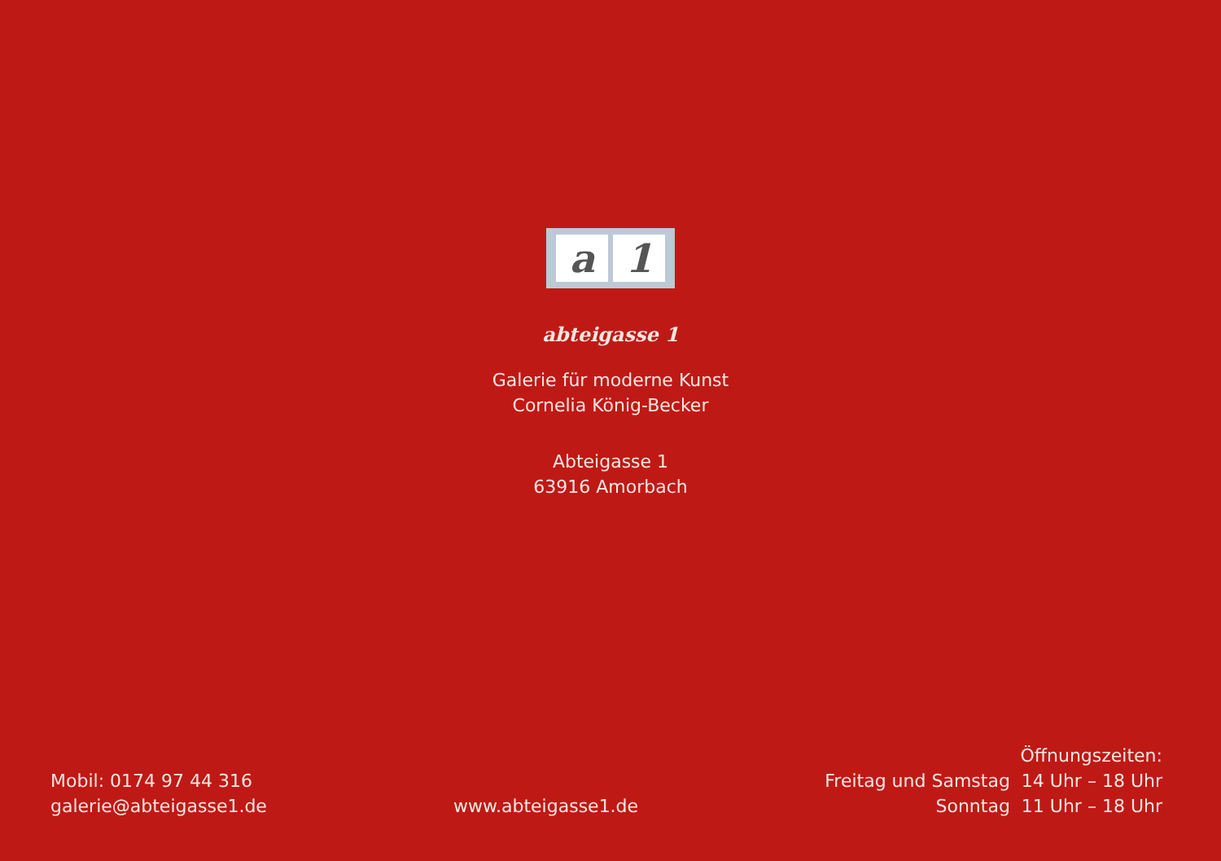a 1
abteigasse 1
Galerie für moderne Kunst
Cornelia König-Becker
Abteigasse 1
63916 Amorbach
Mobil: 0174 97 44 316
galerie@abteigasse1.de
www.abteigasse1.de
Öffnungszeiten:
Freitag und Samstag 14 Uhr – 18 Uhr
Sonntag 11 Uhr – 18 Uhr